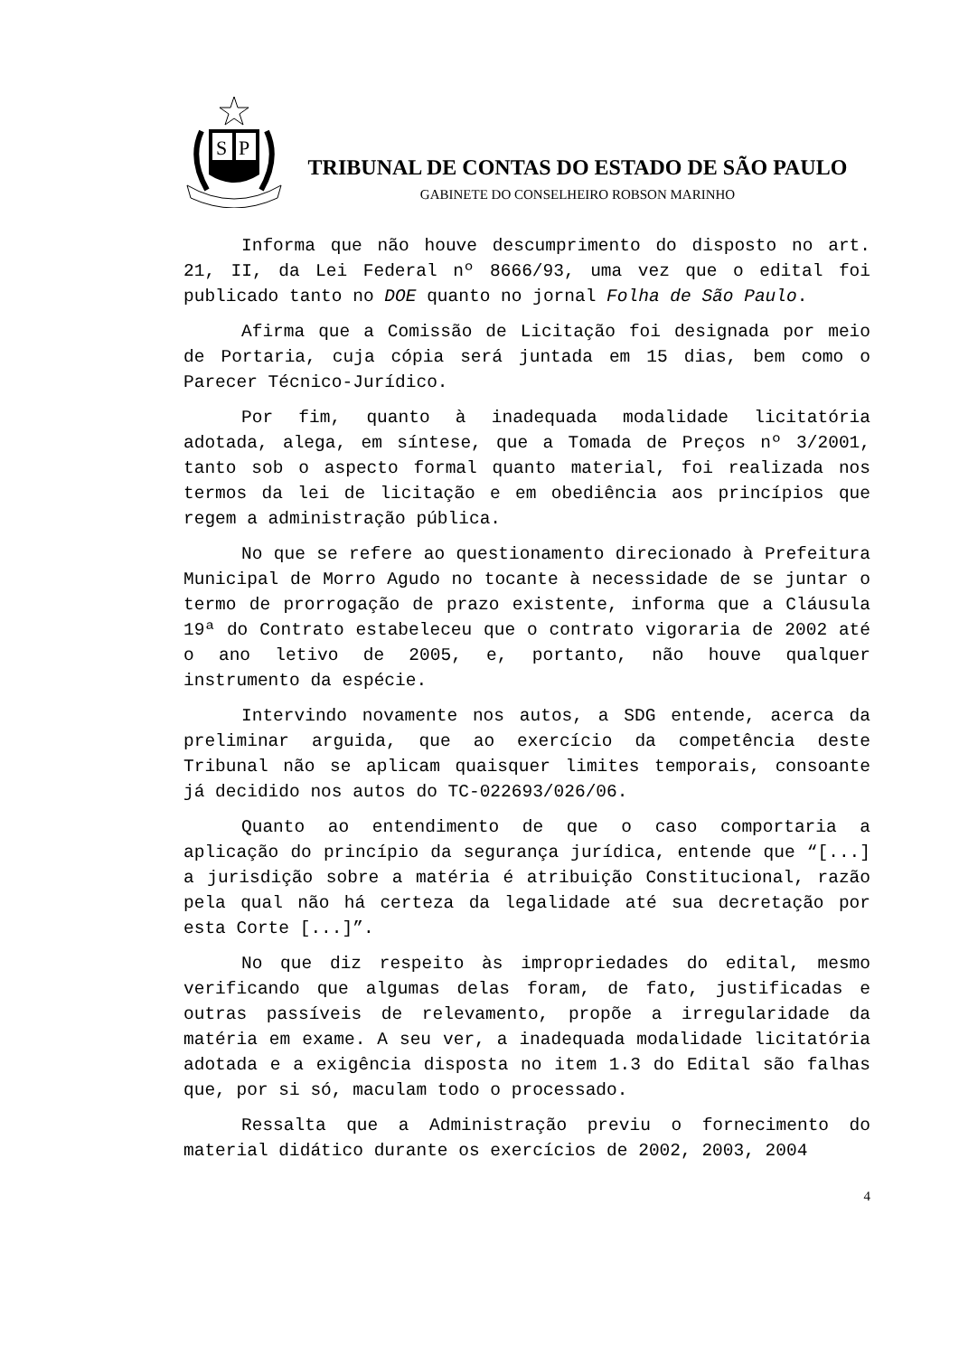S
P
TRIBUNAL DE CONTAS DO ESTADO DE SÃO PAULO
GABINETE DO CONSELHEIRO ROBSON MARINHO
Informa que não houve descumprimento do disposto no art. 21, II, da Lei Federal nº 8666/93, uma vez que o edital foi publicado tanto no DOE quanto no jornal Folha de São Paulo.
Afirma que a Comissão de Licitação foi designada por meio de Portaria, cuja cópia será juntada em 15 dias, bem como o Parecer Técnico-Jurídico.
Por fim, quanto à inadequada modalidade licitatória adotada, alega, em síntese, que a Tomada de Preços nº 3/2001, tanto sob o aspecto formal quanto material, foi realizada nos termos da lei de licitação e em obediência aos princípios que regem a administração pública.
No que se refere ao questionamento direcionado à Prefeitura Municipal de Morro Agudo no tocante à necessidade de se juntar o termo de prorrogação de prazo existente, informa que a Cláusula 19ª do Contrato estabeleceu que o contrato vigoraria de 2002 até o ano letivo de 2005, e, portanto, não houve qualquer instrumento da espécie.
Intervindo novamente nos autos, a SDG entende, acerca da preliminar arguida, que ao exercício da competência deste Tribunal não se aplicam quaisquer limites temporais, consoante já decidido nos autos do TC-022693/026/06.
Quanto ao entendimento de que o caso comportaria a aplicação do princípio da segurança jurídica, entende que “[...] a jurisdição sobre a matéria é atribuição Constitucional, razão pela qual não há certeza da legalidade até sua decretação por esta Corte [...]”.
No que diz respeito às impropriedades do edital, mesmo verificando que algumas delas foram, de fato, justificadas e outras passíveis de relevamento, propõe a irregularidade da matéria em exame. A seu ver, a inadequada modalidade licitatória adotada e a exigência disposta no item 1.3 do Edital são falhas que, por si só, maculam todo o processado.
Ressalta que a Administração previu o fornecimento do material didático durante os exercícios de 2002, 2003, 2004
4